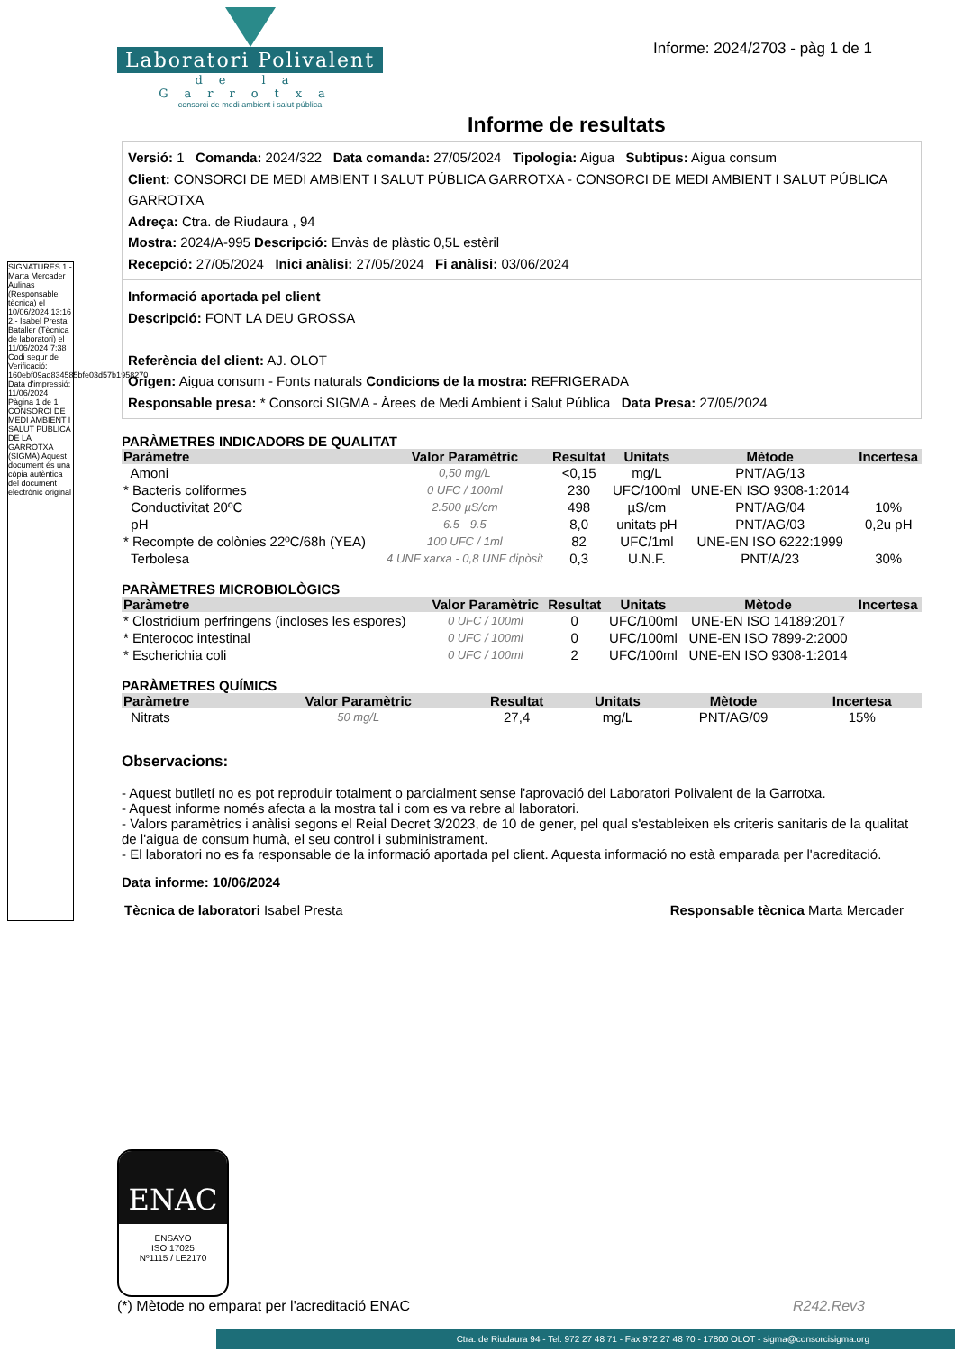Laboratori Polivalent
de la Garrotxa
consorci de medi ambient i salut pública
Informe: 2024/2703 - pàg 1 de 1
SIGNATURES 1.- Marta Mercader Aulinas (Responsable tècnica) el 10/06/2024 13:16 2.- Isabel Presta Bataller (Tècnica de laboratori) el 11/06/2024 7:38 Codi segur de Verificació: 160ebf09ad834585bfe03d57b1958270 Data d'impressió: 11/06/2024 Pàgina 1 de 1 CONSORCI DE MEDI AMBIENT I SALUT PÚBLICA DE LA GARROTXA (SIGMA) Aquest document és una còpia autèntica del document electrònic original
Informe de resultats
Versió: 1 Comanda: 2024/322 Data comanda: 27/05/2024 Tipologia: Aigua Subtipus: Aigua consum
Client: CONSORCI DE MEDI AMBIENT I SALUT PÚBLICA GARROTXA - CONSORCI DE MEDI AMBIENT I SALUT PÚBLICA GARROTXA
Adreça: Ctra. de Riudaura , 94
Mostra: 2024/A-995 Descripció: Envàs de plàstic 0,5L estèril
Recepció: 27/05/2024 Inici anàlisi: 27/05/2024 Fi anàlisi: 03/06/2024
Informació aportada pel client
Descripció: FONT LA DEU GROSSA
Referència del client: AJ. OLOT
Origen: Aigua consum - Fonts naturals Condicions de la mostra: REFRIGERADA
Responsable presa: * Consorci SIGMA - Àrees de Medi Ambient i Salut Pública Data Presa: 27/05/2024
PARÀMETRES INDICADORS DE QUALITAT
| Paràmetre | Valor Paramètric | Resultat | Unitats | Mètode | Incertesa |
| --- | --- | --- | --- | --- | --- |
| Amoni | 0,50 mg/L | <0,15 | mg/L | PNT/AG/13 | |
| * Bacteris coliformes | 0 UFC / 100ml | 230 | UFC/100ml | UNE-EN ISO 9308-1:2014 | |
| Conductivitat 20ºC | 2.500 µS/cm | 498 | µS/cm | PNT/AG/04 | 10% |
| pH | 6.5 - 9.5 | 8,0 | unitats pH | PNT/AG/03 | 0,2u pH |
| * Recompte de colònies 22ºC/68h (YEA) | 100 UFC / 1ml | 82 | UFC/1ml | UNE-EN ISO 6222:1999 | |
| Terbolesa | 4 UNF xarxa - 0,8 UNF dipòsit | 0,3 | U.N.F. | PNT/A/23 | 30% |
PARÀMETRES MICROBIOLÒGICS
| Paràmetre | Valor Paramètric | Resultat | Unitats | Mètode | Incertesa |
| --- | --- | --- | --- | --- | --- |
| * Clostridium perfringens (incloses les espores) | 0 UFC / 100ml | 0 | UFC/100ml | UNE-EN ISO 14189:2017 | |
| * Enterococ intestinal | 0 UFC / 100ml | 0 | UFC/100ml | UNE-EN ISO 7899-2:2000 | |
| * Escherichia coli | 0 UFC / 100ml | 2 | UFC/100ml | UNE-EN ISO 9308-1:2014 | |
PARÀMETRES QUÍMICS
| Paràmetre | Valor Paramètric | Resultat | Unitats | Mètode | Incertesa |
| --- | --- | --- | --- | --- | --- |
| Nitrats | 50 mg/L | 27,4 | mg/L | PNT/AG/09 | 15% |
Observacions:
- Aquest butlletí no es pot reproduir totalment o parcialment sense l'aprovació del Laboratori Polivalent de la Garrotxa.
- Aquest informe només afecta a la mostra tal i com es va rebre al laboratori.
- Valors paramètrics i anàlisi segons el Reial Decret 3/2023, de 10 de gener, pel qual s'estableixen els criteris sanitaris de la qualitat de l'aigua de consum humà, el seu control i subministrament.
- El laboratori no es fa responsable de la informació aportada pel client. Aquesta informació no està emparada per l'acreditació.
Data informe: 10/06/2024
Tècnica de laboratori Isabel Presta Responsable tècnica Marta Mercader
ENAC
ENSAYO
ISO 17025
Nº1115 / LE2170
(*) Mètode no emparat per l'acreditació ENAC R242.Rev3
Ctra. de Riudaura 94 - Tel. 972 27 48 71 - Fax 972 27 48 70 - 17800 OLOT - sigma@consorcisigma.org